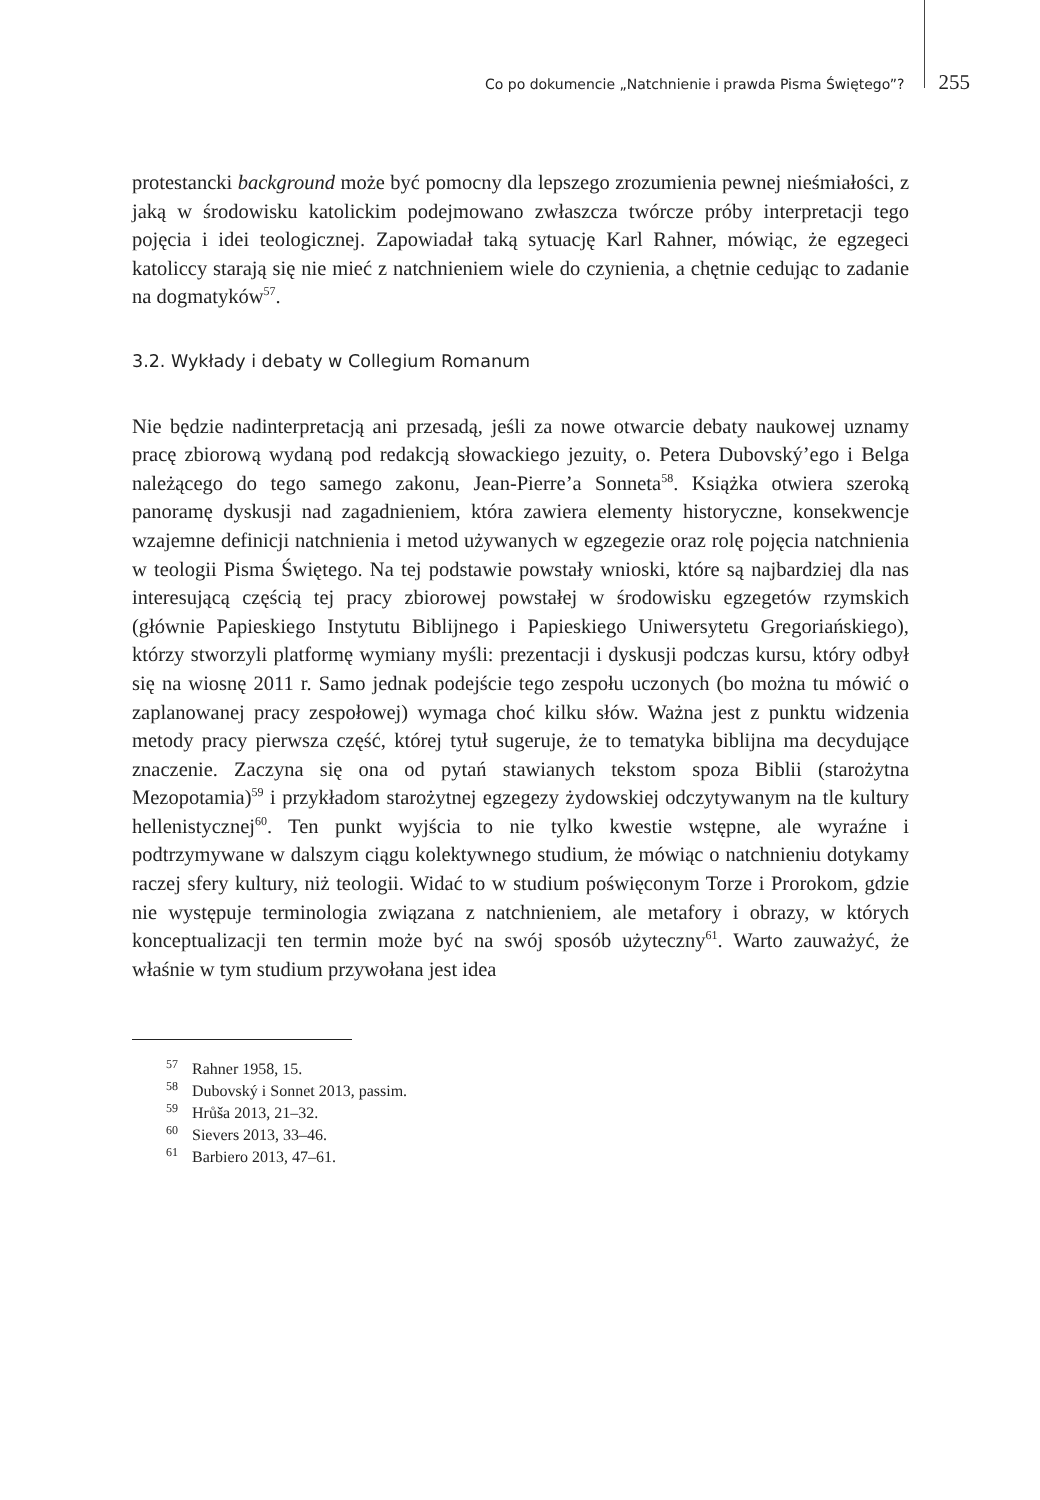Co po dokumencie „Natchnienie i prawda Pisma Świętego”? 255
protestancki background może być pomocny dla lepszego zrozumienia pewnej nieśmiałości, z jaką w środowisku katolickim podejmowano zwłaszcza twórcze próby interpretacji tego pojęcia i idei teologicznej. Zapowiadał taką sytuację Karl Rahner, mówiąc, że egzegeci katoliccy starają się nie mieć z natchnieniem wiele do czynienia, a chętnie cedując to zadanie na dogmatyków<sup>57</sup>.
3.2. Wykłady i debaty w Collegium Romanum
Nie będzie nadinterpretacją ani przesadą, jeśli za nowe otwarcie debaty naukowej uznamy pracę zbiorową wydaną pod redakcją słowackiego jezuity, o. Petera Dubovský’ego i Belga należącego do tego samego zakonu, Jean-Pierre’a Sonneta<sup>58</sup>. Książka otwiera szeroką panoramę dyskusji nad zagadnieniem, która zawiera elementy historyczne, konsekwencje wzajemne definicji natchnienia i metod używanych w egzegezie oraz rolę pojęcia natchnienia w teologii Pisma Świętego. Na tej podstawie powstały wnioski, które są najbardziej dla nas interesującą częścią tej pracy zbiorowej powstałej w środowisku egzegetów rzymskich (głównie Papieskiego Instytutu Biblijnego i Papieskiego Uniwersytetu Gregoriańskiego), którzy stworzyli platformę wymiany myśli: prezentacji i dyskusji podczas kursu, który odbył się na wiosnę 2011 r. Samo jednak podejście tego zespołu uczonych (bo można tu mówić o zaplanowanej pracy zespołowej) wymaga choć kilku słów. Ważna jest z punktu widzenia metody pracy pierwsza część, której tytuł sugeruje, że to tematyka biblijna ma decydujące znaczenie. Zaczyna się ona od pytań stawianych tekstom spoza Biblii (starożytna Mezopotamia)<sup>59</sup> i przykładom starożytnej egzegezy żydowskiej odczytywanym na tle kultury hellenistycznej<sup>60</sup>. Ten punkt wyjścia to nie tylko kwestie wstępne, ale wyraźne i podtrzymywane w dalszym ciągu kolektywnego studium, że mówiąc o natchnieniu dotykamy raczej sfery kultury, niż teologii. Widać to w studium poświęconym Torze i Prorokom, gdzie nie występuje terminologia związana z natchnieniem, ale metafory i obrazy, w których konceptualizacji ten termin może być na swój sposób użyteczny<sup>61</sup>. Warto zauważyć, że właśnie w tym studium przywołana jest idea
<sup>57</sup> Rahner 1958, 15.
<sup>58</sup> Dubovský i Sonnet 2013, passim.
<sup>59</sup> Hrůša 2013, 21–32.
<sup>60</sup> Sievers 2013, 33–46.
<sup>61</sup> Barbiero 2013, 47–61.